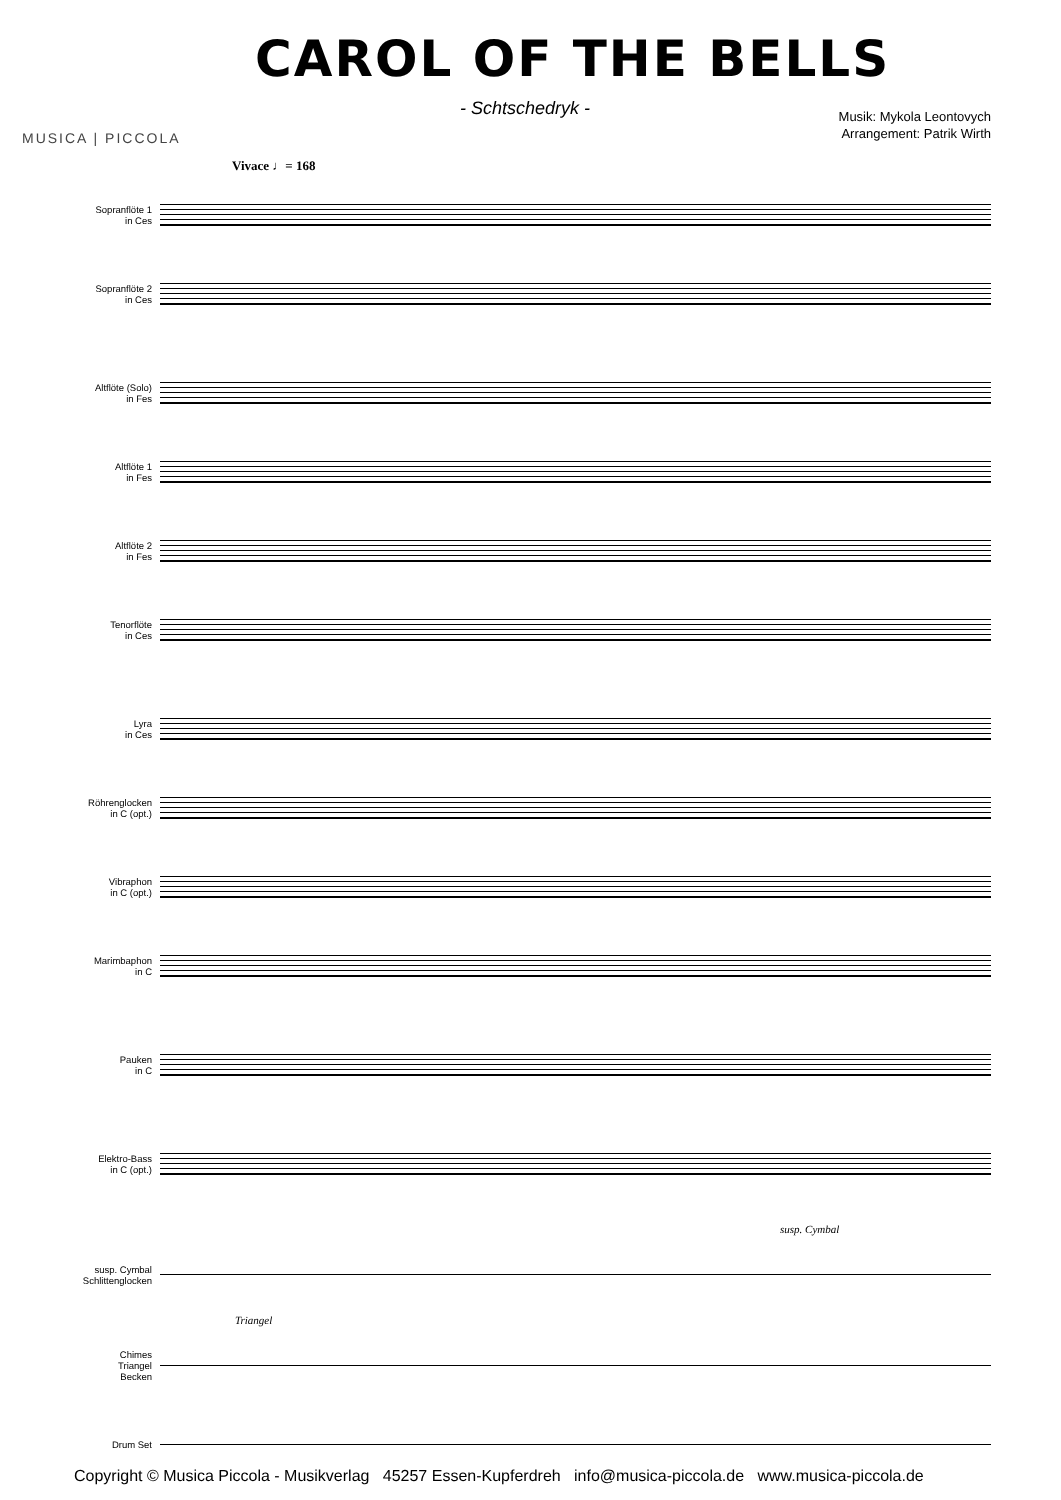MUSICA | PICCOLA
CAROL OF THE BELLS
- Schtschedryk -
Musik: Mykola Leontovych
Arrangement: Patrik Wirth
Vivace ♩= 168
Sopranflöte 1
in Ces
Sopranflöte 2
in Ces
Altflöte (Solo)
in Fes
Altflöte 1
in Fes
Altflöte 2
in Fes
Tenorflöte
in Ces
Lyra
in Ces
Röhrenglocken
in C (opt.)
Vibraphon
in C (opt.)
Marimbaphon
in C
Pauken
in C
Elektro-Bass
in C (opt.)
susp. Cymbal
susp. Cymbal
Schlittenglocken
Triangel
Chimes
Triangel
Becken
Drum Set
Copyright © Musica Piccola - Musikverlag 45257 Essen-Kupferdreh info@musica-piccola.de www.musica-piccola.de